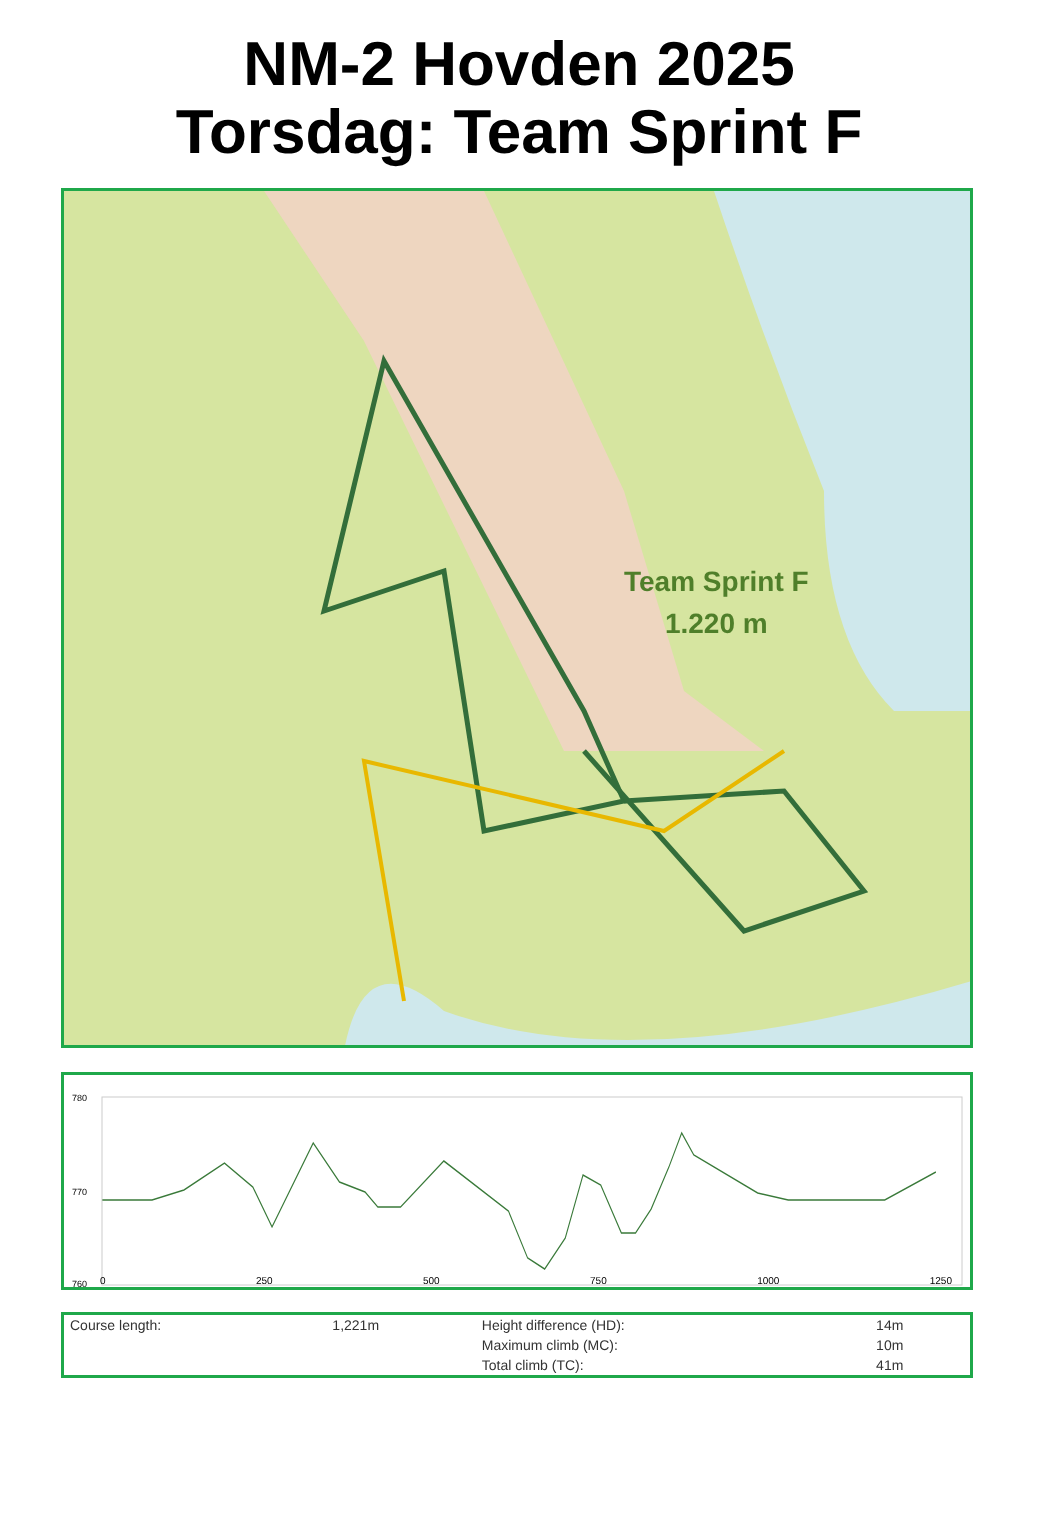NM-2 Hovden 2025
Torsdag: Team Sprint F
Team Sprint F
1.220 m
780
770
760
0 250 500 750 1000 1250
| Course length: | 1,221m | Height difference (HD): | 14m |
| | | Maximum climb (MC): | 10m |
| | | Total climb (TC): | 41m |